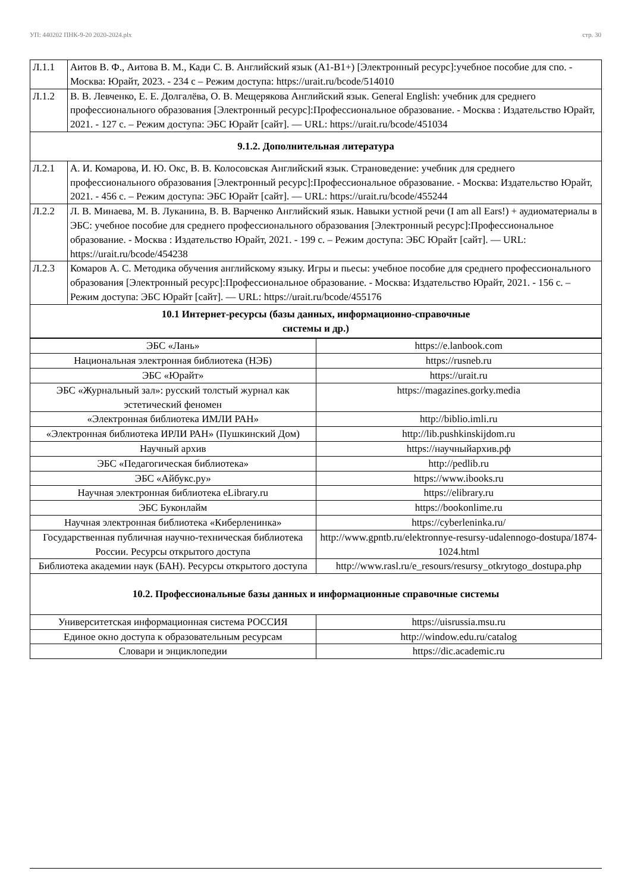УП: 440202 ПНК-9-20 2020-2024.plx стр. 30
| Л.1.1 | Аитов В. Ф., Аитова В. М., Кади С. В. Английский язык (А1-В1+) [Электронный ресурс]:учебное пособие для спо. - Москва: Юрайт, 2023. - 234 с – Режим доступа: https://urait.ru/bcode/514010 |
| Л.1.2 | В. В. Левченко, Е. Е. Долгалёва, О. В. Мещерякова Английский язык. General English: учебник для среднего профессионального образования [Электронный ресурс]:Профессиональное образование. - Москва : Издательство Юрайт, 2021. - 127 с. – Режим доступа: ЭБС Юрайт [сайт]. — URL: https://urait.ru/bcode/451034 |
| 9.1.2. Дополнительная литература | |
| Л.2.1 | А. И. Комарова, И. Ю. Окс, В. В. Колосовская Английский язык. Страноведение: учебник для среднего профессионального образования [Электронный ресурс]:Профессиональное образование. - Москва: Издательство Юрайт, 2021. - 456 с. – Режим доступа: ЭБС Юрайт [сайт]. — URL: https://urait.ru/bcode/455244 |
| Л.2.2 | Л. В. Минаева, М. В. Луканина, В. В. Варченко Английский язык. Навыки устной речи (I am all Ears!) + аудиоматериалы в ЭБС: учебное пособие для среднего профессионального образования [Электронный ресурс]:Профессиональное образование. - Москва : Издательство Юрайт, 2021. - 199 с. – Режим доступа: ЭБС Юрайт [сайт]. — URL: https://urait.ru/bcode/454238 |
| Л.2.3 | Комаров А. С. Методика обучения английскому языку. Игры и пьесы: учебное пособие для среднего профессионального образования [Электронный ресурс]:Профессиональное образование. - Москва: Издательство Юрайт, 2021. - 156 с. – Режим доступа: ЭБС Юрайт [сайт]. — URL: https://urait.ru/bcode/455176 |
| 10.1 Интернет-ресурсы (базы данных, информационно-справочные системы и др.) | |
| ЭБС «Лань» | https://e.lanbook.com |
| Национальная электронная библиотека (НЭБ) | https://rusneb.ru |
| ЭБС «Юрайт» | https://urait.ru |
| ЭБС «Журнальный зал»: русский толстый журнал как эстетический феномен | https://magazines.gorky.media |
| «Электронная библиотека ИМЛИ РАН» | http://biblio.imli.ru |
| «Электронная библиотека ИРЛИ РАН» (Пушкинский Дом) | http://lib.pushkinskijdom.ru |
| Научный архив | https://научныйархив.рф |
| ЭБС «Педагогическая библиотека» | http://pedlib.ru |
| ЭБС «Айбукс.ру» | https://www.ibooks.ru |
| Научная электронная библиотека eLibrary.ru | https://elibrary.ru |
| ЭБС Буконлайм | https://bookonlime.ru |
| Научная электронная библиотека «Киберленинка» | https://cyberleninka.ru/ |
| Государственная публичная научно-техническая библиотека России. Ресурсы открытого доступа | http://www.gpntb.ru/elektronnye-resursy-udalennogo-dostupa/1874-1024.html |
| Библиотека академии наук (БАН). Ресурсы открытого доступа | http://www.rasl.ru/e_resours/resursy_otkrytogo_dostupa.php |
| 10.2. Профессиональные базы данных и информационные справочные системы | |
| Университетская информационная система РОССИЯ | https://uisrussia.msu.ru |
| Единое окно доступа к образовательным ресурсам | http://window.edu.ru/catalog |
| Словари и энциклопедии | https://dic.academic.ru |